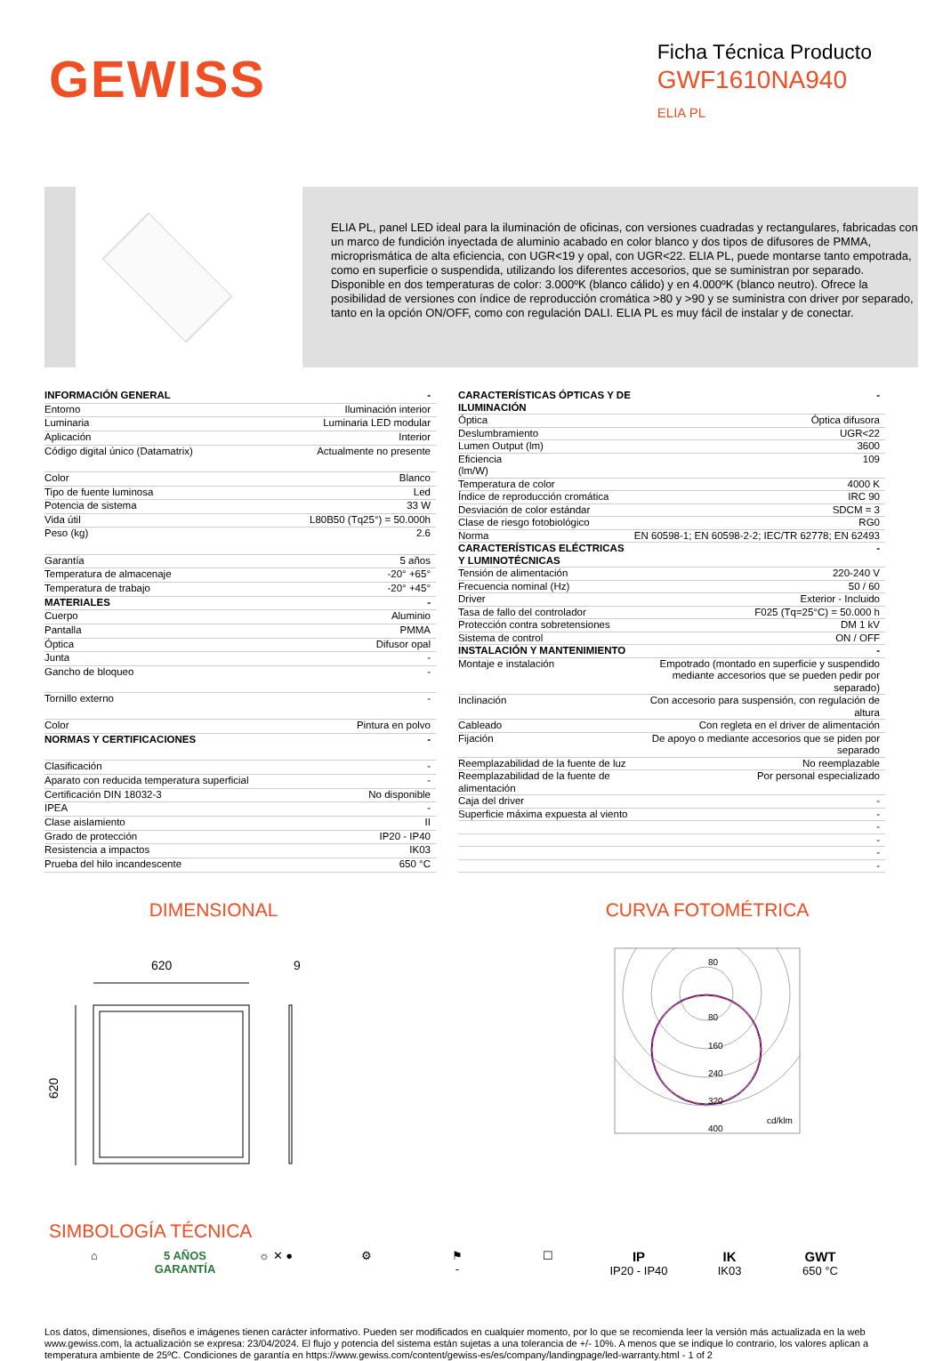GEWISS
Ficha Técnica Producto
GWF1610NA940
ELIA PL
ELIA PL, panel LED ideal para la iluminación de oficinas, con versiones cuadradas y rectangulares, fabricadas con un marco de fundición inyectada de aluminio acabado en color blanco y dos tipos de difusores de PMMA, microprismática de alta eficiencia, con UGR<19 y opal, con UGR<22. ELIA PL, puede montarse tanto empotrada, como en superficie o suspendida, utilizando los diferentes accesorios, que se suministran por separado. Disponible en dos temperaturas de color: 3.000ºK (blanco cálido) y en 4.000ºK (blanco neutro). Ofrece la posibilidad de versiones con índice de reproducción cromática >80 y >90 y se suministra con driver por separado, tanto en la opción ON/OFF, como con regulación DALI. ELIA PL es muy fácil de instalar y de conectar.
| INFORMACIÓN GENERAL | - |
| Entorno | Iluminación interior |
| Luminaria | Luminaria LED modular |
| Aplicación | Interior |
| Código digital único (Datamatrix) | Actualmente no presente |
| Color | Blanco |
| Tipo de fuente luminosa | Led |
| Potencia de sistema | 33 W |
| Vida útil | L80B50 (Tq25°) = 50.000h |
| Peso (kg) | 2.6 |
| Garantía | 5 años |
| Temperatura de almacenaje | -20° +65° |
| Temperatura de trabajo | -20° +45° |
| MATERIALES | - |
| Cuerpo | Aluminio |
| Pantalla | PMMA |
| Óptica | Difusor opal |
| Junta | - |
| Gancho de bloqueo | - |
| Tornillo externo | - |
| Color | Pintura en polvo |
| NORMAS Y CERTIFICACIONES | - |
| Clasificación | - |
| Aparato con reducida temperatura superficial | - |
| Certificación DIN 18032-3 | No disponible |
| IPEA | - |
| Clase aislamiento | II |
| Grado de protección | IP20 - IP40 |
| Resistencia a impactos | IK03 |
| Prueba del hilo incandescente | 650 °C |
| CARACTERÍSTICAS ÓPTICAS Y DE ILUMINACIÓN | - |
| Óptica | Óptica difusora |
| Deslumbramiento | UGR<22 |
| Lumen Output (lm) | 3600 |
| Eficiencia (lm/W) | 109 |
| Temperatura de color | 4000 K |
| Índice de reproducción cromática | IRC 90 |
| Desviación de color estándar | SDCM = 3 |
| Clase de riesgo fotobiológico | RG0 |
| Norma | EN 60598-1; EN 60598-2-2; IEC/TR 62778; EN 62493 |
| CARACTERÍSTICAS ELÉCTRICAS Y LUMINOTÉCNICAS | - |
| Tensión de alimentación | 220-240 V |
| Frecuencia nominal (Hz) | 50 / 60 |
| Driver | Exterior - Incluido |
| Tasa de fallo del controlador | F025 (Tq=25°C) = 50.000 h |
| Protección contra sobretensiones | DM 1 kV |
| Sistema de control | ON / OFF |
| INSTALACIÓN Y MANTENIMIENTO | - |
| Montaje e instalación | Empotrado (montado en superficie y suspendido mediante accesorios que se pueden pedir por separado) |
| Inclinación | Con accesorio para suspensión, con regulación de altura |
| Cableado | Con regleta en el driver de alimentación |
| Fijación | De apoyo o mediante accesorios que se piden por separado |
| Reemplazabilidad de la fuente de luz | No reemplazable |
| Reemplazabilidad de la fuente de alimentación | Por personal especializado |
| Caja del driver | - |
| Superficie máxima expuesta al viento | - |
| | - |
| | - |
| | - |
| | - |
DIMENSIONAL
620
9
620
CURVA FOTOMÉTRICA
80
80
160
240
320
400
cd/klm
SIMBOLOGÍA TÉCNICA
⌂ 5 AÑOS GARANTÍA
☼ ✕ ● ⚙ ⚑
-
☐
IP
IP20 - IP40
IK
IK03
GWT
650 °C
Los datos, dimensiones, diseños e imágenes tienen carácter informativo. Pueden ser modificados en cualquier momento, por lo que se recomienda leer la versión más actualizada en la web www.gewiss.com, la actualización se expresa: 23/04/2024. El flujo y potencia del sistema están sujetas a una tolerancia de +/- 10%. A menos que se indique lo contrario, los valores aplican a temperatura ambiente de 25ºC. Condiciones de garantía en https://www.gewiss.com/content/gewiss-es/es/company/landingpage/led-warranty.html - 1 of 2